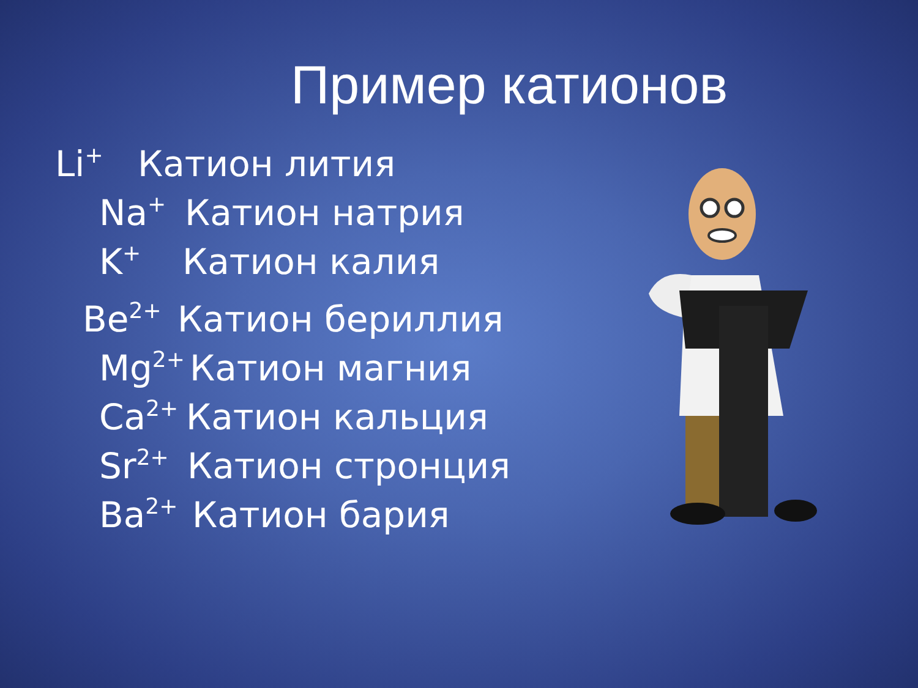Пример катионов
Li<sup>+</sup> Катион лития
Na<sup>+</sup> Катион натрия
K<sup>+</sup> Катион калия
Be<sup>2+</sup> Катион бериллия
Mg<sup>2+</sup> Катион магния
Ca<sup>2+</sup> Катион кальция
Sr<sup>2+</sup> Катион стронция
Ba<sup>2+</sup> Катион бария